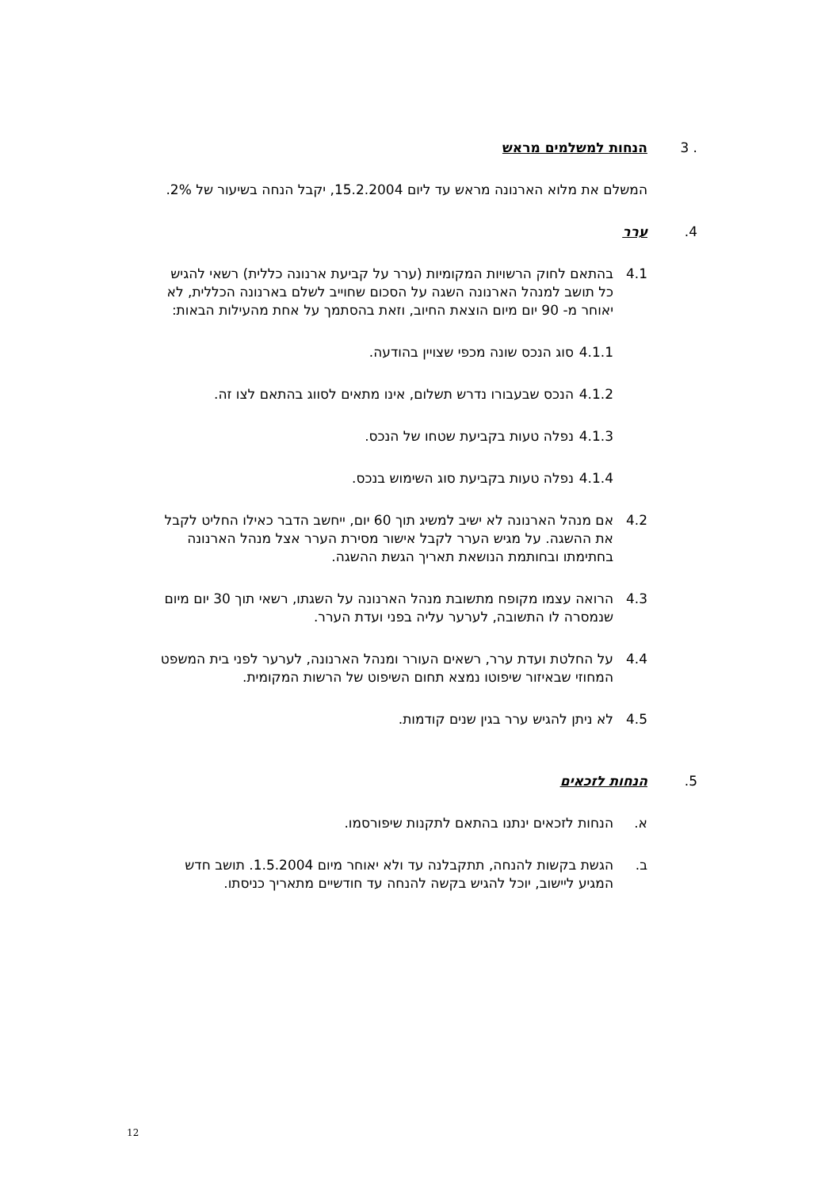3 . הנחות למשלמים מראש
המשלם את מלוא הארנונה מראש עד ליום 15.2.2004, יקבל הנחה בשיעור של 2%.
.4 ערר
4.1 בהתאם לחוק הרשויות המקומיות (ערר על קביעת ארנונה כללית) רשאי להגיש כל תושב למנהל הארנונה השגה על הסכום שחוייב לשלם בארנונה הכללית, לא יאוחר מ- 90 יום מיום הוצאת החיוב, וזאת בהסתמך על אחת מהעילות הבאות:
4.1.1 סוג הנכס שונה מכפי שצויין בהודעה.
4.1.2 הנכס שבעבורו נדרש תשלום, אינו מתאים לסווג בהתאם לצו זה.
4.1.3 נפלה טעות בקביעת שטחו של הנכס.
4.1.4 נפלה טעות בקביעת סוג השימוש בנכס.
4.2 אם מנהל הארנונה לא ישיב למשיג תוך 60 יום, ייחשב הדבר כאילו החליט לקבל את ההשגה. על מגיש הערר לקבל אישור מסירת הערר אצל מנהל הארנונה בחתימתו ובחותמת הנושאת תאריך הגשת ההשגה.
4.3 הרואה עצמו מקופח מתשובת מנהל הארנונה על השגתו, רשאי תוך 30 יום מיום שנמסרה לו התשובה, לערער עליה בפני ועדת הערר.
4.4 על החלטת ועדת ערר, רשאים העורר ומנהל הארנונה, לערער לפני בית המשפט המחוזי שבאיזור שיפוטו נמצא תחום השיפוט של הרשות המקומית.
4.5 לא ניתן להגיש ערר בגין שנים קודמות.
.5 הנחות לזכאים
א. הנחות לזכאים ינתנו בהתאם לתקנות שיפורסמו.
ב. הגשת בקשות להנחה, תתקבלנה עד ולא יאוחר מיום 1.5.2004. תושב חדש המגיע ליישוב, יוכל להגיש בקשה להנחה עד חודשיים מתאריך כניסתו.
12